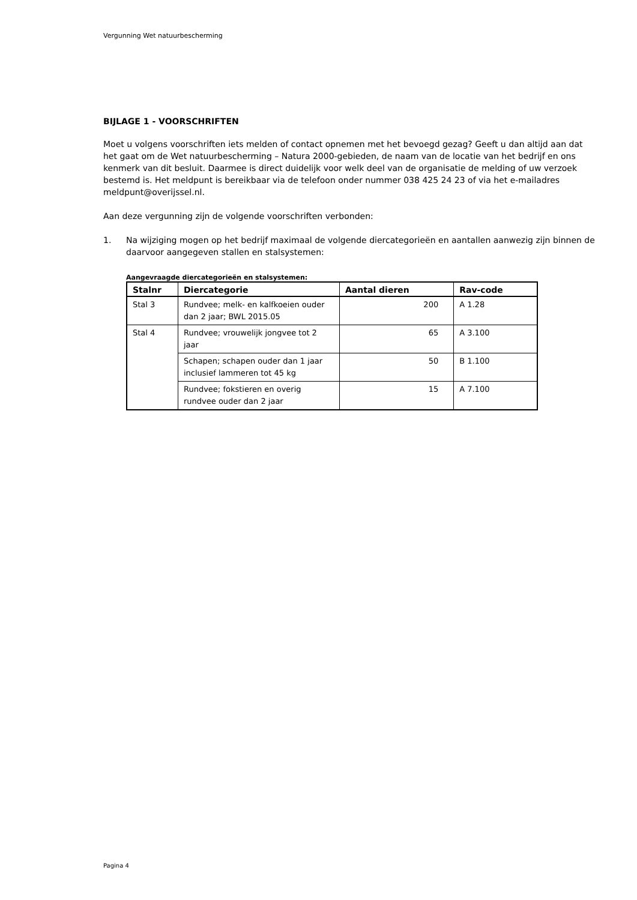Vergunning Wet natuurbescherming
BIJLAGE 1 - VOORSCHRIFTEN
Moet u volgens voorschriften iets melden of contact opnemen met het bevoegd gezag? Geeft u dan altijd aan dat het gaat om de Wet natuurbescherming – Natura 2000-gebieden, de naam van de locatie van het bedrijf en ons kenmerk van dit besluit. Daarmee is direct duidelijk voor welk deel van de organisatie de melding of uw verzoek bestemd is. Het meldpunt is bereikbaar via de telefoon onder nummer 038 425 24 23 of via het e-mailadres meldpunt@overijssel.nl.
Aan deze vergunning zijn de volgende voorschriften verbonden:
1. Na wijziging mogen op het bedrijf maximaal de volgende diercategorieën en aantallen aanwezig zijn binnen de daarvoor aangegeven stallen en stalsystemen:
Aangevraagde diercategorieën en stalsystemen:
| Stalnr | Diercategorie | Aantal dieren | Rav-code |
| --- | --- | --- | --- |
| Stal 3 | Rundvee; melk- en kalfkoeien ouder dan 2 jaar; BWL 2015.05 | 200 | A 1.28 |
| Stal 4 | Rundvee; vrouwelijk jongvee tot 2 jaar | 65 | A 3.100 |
| | Schapen; schapen ouder dan 1 jaar inclusief lammeren tot 45 kg | 50 | B 1.100 |
| | Rundvee; fokstieren en overig rundvee ouder dan 2 jaar | 15 | A 7.100 |
Pagina 4